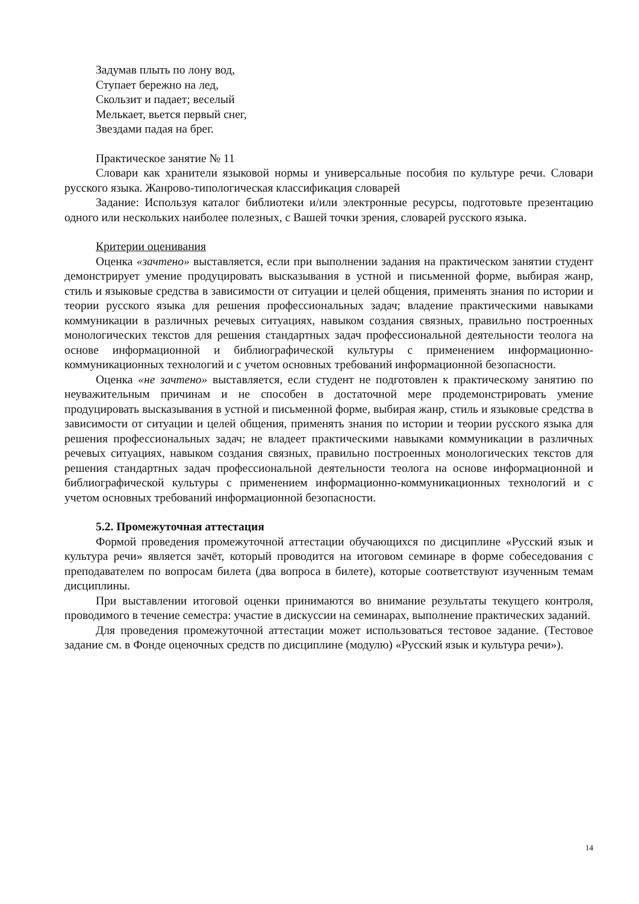Задумав плыть по лону вод,
Ступает бережно на лед,
Скользит и падает; веселый
Мелькает, вьется первый снег,
Звездами падая на брег.
Практическое занятие № 11
Словари как хранители языковой нормы и универсальные пособия по культуре речи. Словари русского языка. Жанрово-типологическая классификация словарей
Задание: Используя каталог библиотеки и/или электронные ресурсы, подготовьте презентацию одного или нескольких наиболее полезных, с Вашей точки зрения, словарей русского языка.
Критерии оценивания
Оценка «зачтено» выставляется, если при выполнении задания на практическом занятии студент демонстрирует умение продуцировать высказывания в устной и письменной форме, выбирая жанр, стиль и языковые средства в зависимости от ситуации и целей общения, применять знания по истории и теории русского языка для решения профессиональных задач; владение практическими навыками коммуникации в различных речевых ситуациях, навыком создания связных, правильно построенных монологических текстов для решения стандартных задач профессиональной деятельности теолога на основе информационной и библиографической культуры с применением информационно-коммуникационных технологий и с учетом основных требований информационной безопасности.
Оценка «не зачтено» выставляется, если студент не подготовлен к практическому занятию по неуважительным причинам и не способен в достаточной мере продемонстрировать умение продуцировать высказывания в устной и письменной форме, выбирая жанр, стиль и языковые средства в зависимости от ситуации и целей общения, применять знания по истории и теории русского языка для решения профессиональных задач; не владеет практическими навыками коммуникации в различных речевых ситуациях, навыком создания связных, правильно построенных монологических текстов для решения стандартных задач профессиональной деятельности теолога на основе информационной и библиографической культуры с применением информационно-коммуникационных технологий и с учетом основных требований информационной безопасности.
5.2. Промежуточная аттестация
Формой проведения промежуточной аттестации обучающихся по дисциплине «Русский язык и культура речи» является зачёт, который проводится на итоговом семинаре в форме собеседования с преподавателем по вопросам билета (два вопроса в билете), которые соответствуют изученным темам дисциплины.
При выставлении итоговой оценки принимаются во внимание результаты текущего контроля, проводимого в течение семестра: участие в дискуссии на семинарах, выполнение практических заданий.
Для проведения промежуточной аттестации может использоваться тестовое задание. (Тестовое задание см. в Фонде оценочных средств по дисциплине (модулю) «Русский язык и культура речи»).
14